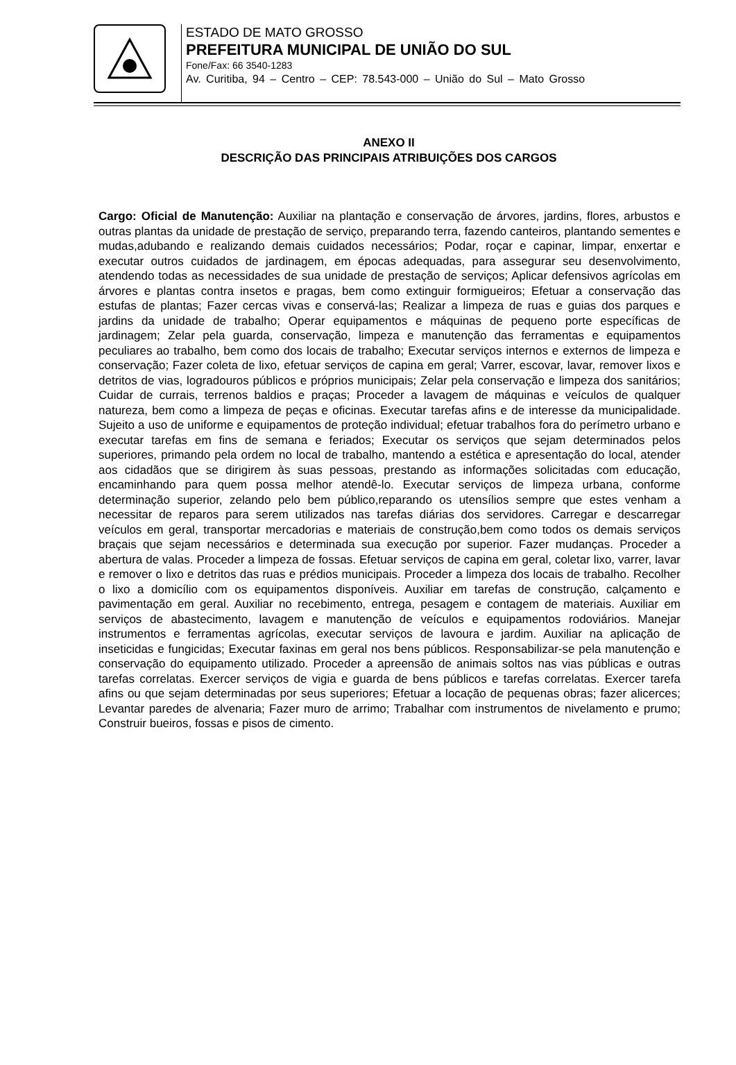ESTADO DE MATO GROSSO
PREFEITURA MUNICIPAL DE UNIÃO DO SUL
Fone/Fax: 66 3540-1283
Av. Curitiba, 94 – Centro – CEP: 78.543-000 – União do Sul – Mato Grosso
ANEXO II
DESCRIÇÃO DAS PRINCIPAIS ATRIBUIÇÕES DOS CARGOS
Cargo: Oficial de Manutenção: Auxiliar na plantação e conservação de árvores, jardins, flores, arbustos e outras plantas da unidade de prestação de serviço, preparando terra, fazendo canteiros, plantando sementes e mudas,adubando e realizando demais cuidados necessários; Podar, roçar e capinar, limpar, enxertar e executar outros cuidados de jardinagem, em épocas adequadas, para assegurar seu desenvolvimento, atendendo todas as necessidades de sua unidade de prestação de serviços; Aplicar defensivos agrícolas em árvores e plantas contra insetos e pragas, bem como extinguir formigueiros; Efetuar a conservação das estufas de plantas; Fazer cercas vivas e conservá-las; Realizar a limpeza de ruas e guias dos parques e jardins da unidade de trabalho; Operar equipamentos e máquinas de pequeno porte específicas de jardinagem; Zelar pela guarda, conservação, limpeza e manutenção das ferramentas e equipamentos peculiares ao trabalho, bem como dos locais de trabalho; Executar serviços internos e externos de limpeza e conservação; Fazer coleta de lixo, efetuar serviços de capina em geral; Varrer, escovar, lavar, remover lixos e detritos de vias, logradouros públicos e próprios municipais; Zelar pela conservação e limpeza dos sanitários; Cuidar de currais, terrenos baldios e praças; Proceder a lavagem de máquinas e veículos de qualquer natureza, bem como a limpeza de peças e oficinas. Executar tarefas afins e de interesse da municipalidade. Sujeito a uso de uniforme e equipamentos de proteção individual; efetuar trabalhos fora do perímetro urbano e executar tarefas em fins de semana e feriados; Executar os serviços que sejam determinados pelos superiores, primando pela ordem no local de trabalho, mantendo a estética e apresentação do local, atender aos cidadãos que se dirigirem às suas pessoas, prestando as informações solicitadas com educação, encaminhando para quem possa melhor atendê-lo. Executar serviços de limpeza urbana, conforme determinação superior, zelando pelo bem público,reparando os utensílios sempre que estes venham a necessitar de reparos para serem utilizados nas tarefas diárias dos servidores. Carregar e descarregar veículos em geral, transportar mercadorias e materiais de construção,bem como todos os demais serviços braçais que sejam necessários e determinada sua execução por superior. Fazer mudanças. Proceder a abertura de valas. Proceder a limpeza de fossas. Efetuar serviços de capina em geral, coletar lixo, varrer, lavar e remover o lixo e detritos das ruas e prédios municipais. Proceder a limpeza dos locais de trabalho. Recolher o lixo a domicílio com os equipamentos disponíveis. Auxiliar em tarefas de construção, calçamento e pavimentação em geral. Auxiliar no recebimento, entrega, pesagem e contagem de materiais. Auxiliar em serviços de abastecimento, lavagem e manutenção de veículos e equipamentos rodoviários. Manejar instrumentos e ferramentas agrícolas, executar serviços de lavoura e jardim. Auxiliar na aplicação de inseticidas e fungicidas; Executar faxinas em geral nos bens públicos. Responsabilizar-se pela manutenção e conservação do equipamento utilizado. Proceder a apreensão de animais soltos nas vias públicas e outras tarefas correlatas. Exercer serviços de vigia e guarda de bens públicos e tarefas correlatas. Exercer tarefa afins ou que sejam determinadas por seus superiores; Efetuar a locação de pequenas obras; fazer alicerces; Levantar paredes de alvenaria; Fazer muro de arrimo; Trabalhar com instrumentos de nivelamento e prumo; Construir bueiros, fossas e pisos de cimento.